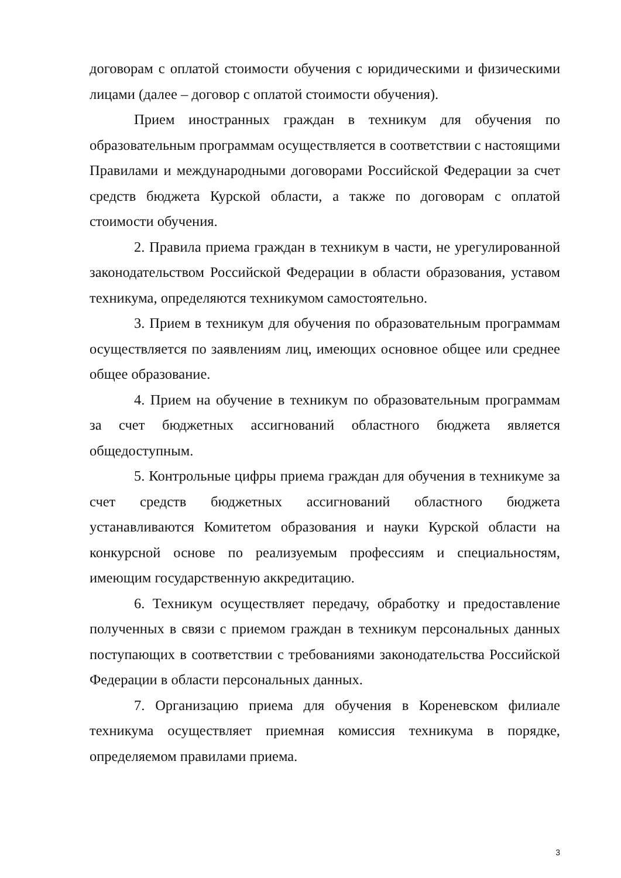договорам с оплатой стоимости обучения с юридическими и физическими лицами (далее – договор с оплатой стоимости обучения).
Прием иностранных граждан в техникум для обучения по образовательным программам осуществляется в соответствии с настоящими Правилами и международными договорами Российской Федерации за счет средств бюджета Курской области, а также по договорам с оплатой стоимости обучения.
2. Правила приема граждан в техникум в части, не урегулированной законодательством Российской Федерации в области образования, уставом техникума, определяются техникумом самостоятельно.
3. Прием в техникум для обучения по образовательным программам осуществляется по заявлениям лиц, имеющих основное общее или среднее общее образование.
4. Прием на обучение в техникум по образовательным программам за счет бюджетных ассигнований областного бюджета является общедоступным.
5. Контрольные цифры приема граждан для обучения в техникуме за счет средств бюджетных ассигнований областного бюджета устанавливаются Комитетом образования и науки Курской области на конкурсной основе по реализуемым профессиям и специальностям, имеющим государственную аккредитацию.
6. Техникум осуществляет передачу, обработку и предоставление полученных в связи с приемом граждан в техникум персональных данных поступающих в соответствии с требованиями законодательства Российской Федерации в области персональных данных.
7. Организацию приема для обучения в Кореневском филиале техникума осуществляет приемная комиссия техникума в порядке, определяемом правилами приема.
3